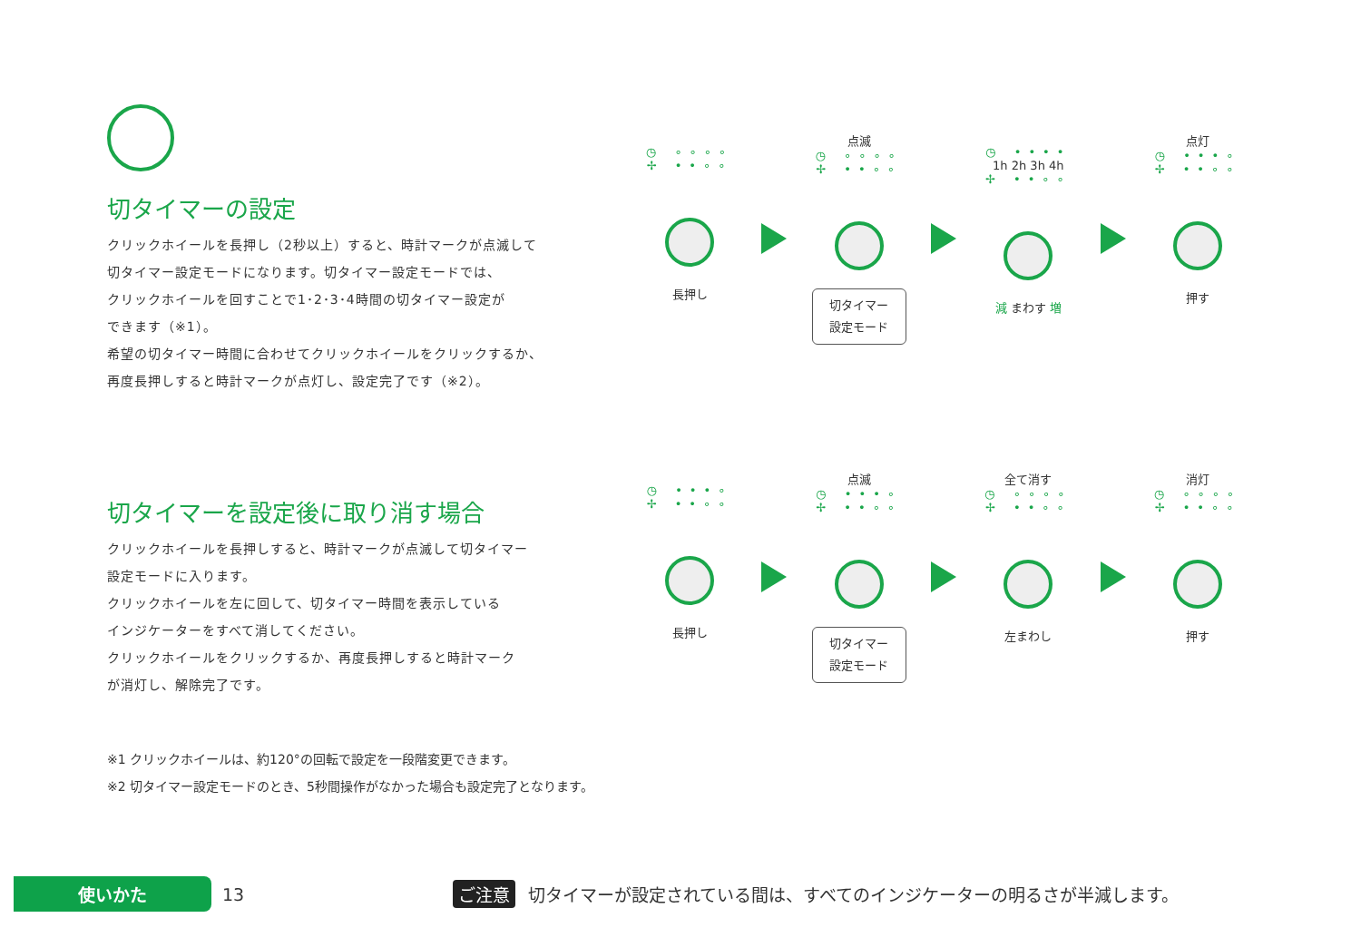切タイマーの設定
クリックホイールを長押し（2秒以上）すると、時計マークが点滅して
切タイマー設定モードになります。切タイマー設定モードでは、
クリックホイールを回すことで1･2･3･4時間の切タイマー設定が
できます（※1）。
希望の切タイマー時間に合わせてクリックホイールをクリックするか、
再度長押しすると時計マークが点灯し、設定完了です（※2）。
◷ ∘∘∘∘
✢ ••∘∘
長押し
点滅
◷ ∘∘∘∘
✢ ••∘∘
切タイマー
設定モード
◷ ••••
1h 2h 3h 4h
✢ ••∘∘
減 まわす 増
点灯
◷ •••∘
✢ ••∘∘
押す
切タイマーを設定後に取り消す場合
クリックホイールを長押しすると、時計マークが点滅して切タイマー
設定モードに入ります。
クリックホイールを左に回して、切タイマー時間を表示している
インジケーターをすべて消してください。
クリックホイールをクリックするか、再度長押しすると時計マーク
が消灯し、解除完了です。
◷ •••∘
✢ ••∘∘
長押し
点滅
◷ •••∘
✢ ••∘∘
切タイマー
設定モード
全て消す
◷ ∘∘∘∘
✢ ••∘∘
左まわし
消灯
◷ ∘∘∘∘
✢ ••∘∘
押す
※1 クリックホイールは、約120°の回転で設定を一段階変更できます。
※2 切タイマー設定モードのとき、5秒間操作がなかった場合も設定完了となります。
使いかた
13 ご注意 切タイマーが設定されている間は、すべてのインジケーターの明るさが半減します。